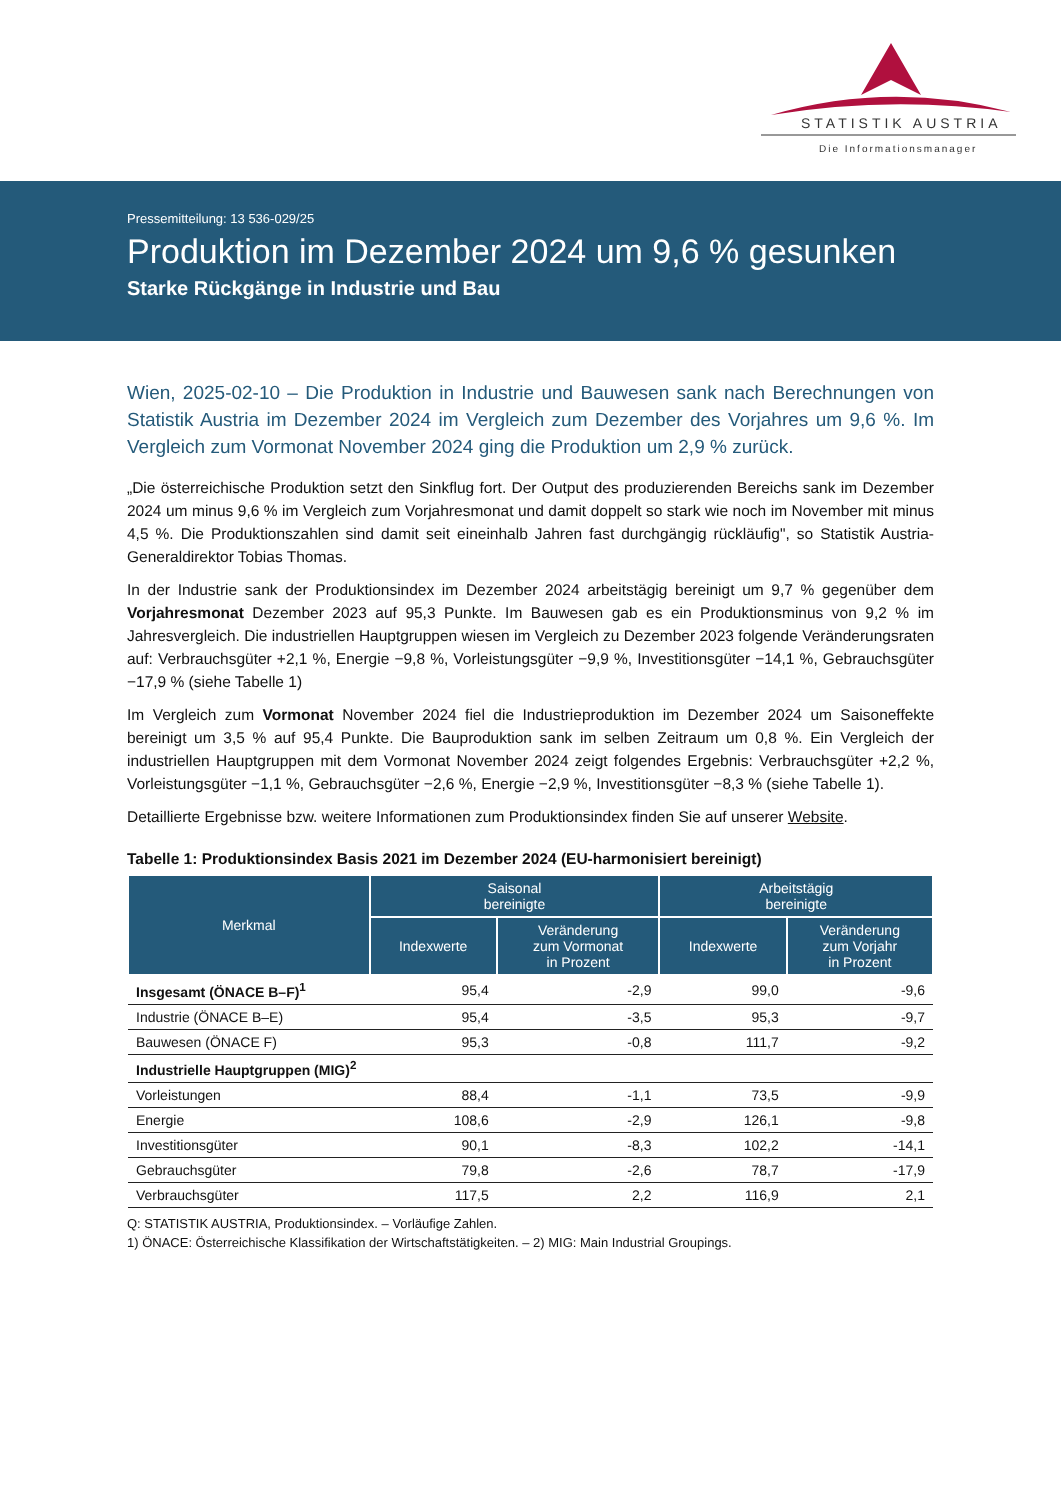STATISTIK AUSTRIA
Die Informationsmanager
Pressemitteilung: 13 536-029/25
Produktion im Dezember 2024 um 9,6 % gesunken
Starke Rückgänge in Industrie und Bau
Wien, 2025-02-10 – Die Produktion in Industrie und Bauwesen sank nach Berechnungen von Statistik Austria im Dezember 2024 im Vergleich zum Dezember des Vorjahres um 9,6 %. Im Vergleich zum Vormonat November 2024 ging die Produktion um 2,9 % zurück.
„Die österreichische Produktion setzt den Sinkflug fort. Der Output des produzierenden Bereichs sank im Dezember 2024 um minus 9,6 % im Vergleich zum Vorjahresmonat und damit doppelt so stark wie noch im November mit minus 4,5 %. Die Produktionszahlen sind damit seit eineinhalb Jahren fast durchgängig rückläufig", so Statistik Austria-Generaldirektor Tobias Thomas.
In der Industrie sank der Produktionsindex im Dezember 2024 arbeitstägig bereinigt um 9,7 % gegenüber dem Vorjahresmonat Dezember 2023 auf 95,3 Punkte. Im Bauwesen gab es ein Produktionsminus von 9,2 % im Jahresvergleich. Die industriellen Hauptgruppen wiesen im Vergleich zu Dezember 2023 folgende Veränderungsraten auf: Verbrauchsgüter +2,1 %, Energie −9,8 %, Vorleistungsgüter −9,9 %, Investitionsgüter −14,1 %, Gebrauchsgüter −17,9 % (siehe Tabelle 1)
Im Vergleich zum Vormonat November 2024 fiel die Industrieproduktion im Dezember 2024 um Saisoneffekte bereinigt um 3,5 % auf 95,4 Punkte. Die Bauproduktion sank im selben Zeitraum um 0,8 %. Ein Vergleich der industriellen Hauptgruppen mit dem Vormonat November 2024 zeigt folgendes Ergebnis: Verbrauchsgüter +2,2 %, Vorleistungsgüter −1,1 %, Gebrauchsgüter −2,6 %, Energie −2,9 %, Investitionsgüter −8,3 % (siehe Tabelle 1).
Detaillierte Ergebnisse bzw. weitere Informationen zum Produktionsindex finden Sie auf unserer Website.
Tabelle 1: Produktionsindex Basis 2021 im Dezember 2024 (EU-harmonisiert bereinigt)
| Merkmal | Saisonal bereinigte | | Arbeitstägig bereinigte | |
| --- | --- | --- | --- | --- |
| | Indexwerte | Veränderung zum Vormonat in Prozent | Indexwerte | Veränderung zum Vorjahr in Prozent |
| Insgesamt (ÖNACE B–F)<sup>1</sup> | 95,4 | -2,9 | 99,0 | -9,6 |
| Industrie (ÖNACE B–E) | 95,4 | -3,5 | 95,3 | -9,7 |
| Bauwesen (ÖNACE F) | 95,3 | -0,8 | 111,7 | -9,2 |
| Industrielle Hauptgruppen (MIG)<sup>2</sup> | | | | |
| Vorleistungen | 88,4 | -1,1 | 73,5 | -9,9 |
| Energie | 108,6 | -2,9 | 126,1 | -9,8 |
| Investitionsgüter | 90,1 | -8,3 | 102,2 | -14,1 |
| Gebrauchsgüter | 79,8 | -2,6 | 78,7 | -17,9 |
| Verbrauchsgüter | 117,5 | 2,2 | 116,9 | 2,1 |
Q: STATISTIK AUSTRIA, Produktionsindex. – Vorläufige Zahlen.
1) ÖNACE: Österreichische Klassifikation der Wirtschaftstätigkeiten. – 2) MIG: Main Industrial Groupings.